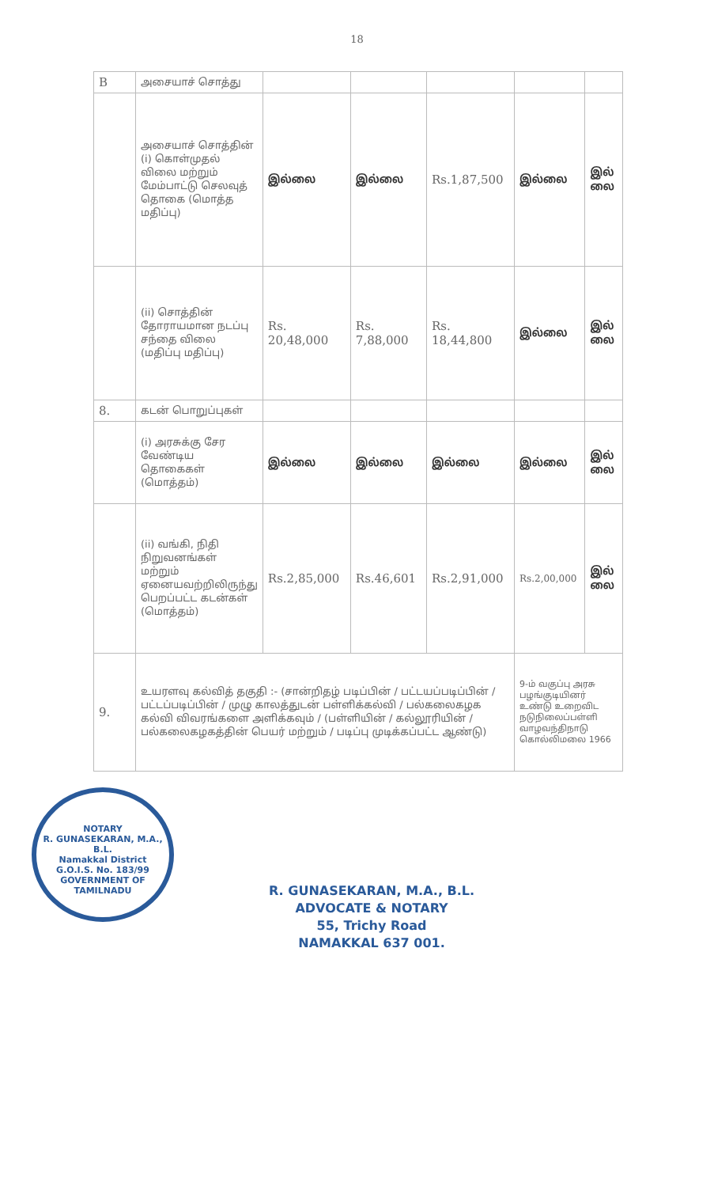18
| B | அசையாச் சொத்து | | | | | |
| | அசையாச் சொத்தின் (i) கொள்முதல் விலை மற்றும் மேம்பாட்டு செலவுத் தொகை (மொத்த மதிப்பு) | இல்லை | இல்லை | Rs.1,87,500 | இல்லை | இல் லை |
| | (ii) சொத்தின் தோராயமான நடப்பு சந்தை விலை (மதிப்பு மதிப்பு) | Rs. 20,48,000 | Rs. 7,88,000 | Rs. 18,44,800 | இல்லை | இல் லை |
| 8. | கடன் பொறுப்புகள் | | | | | |
| | (i) அரசுக்கு சேர வேண்டிய தொகைகள் (மொத்தம்) | இல்லை | இல்லை | இல்லை | இல்லை | இல் லை |
| | (ii) வங்கி, நிதி நிறுவனங்கள் மற்றும் ஏனையவற்றிலிருந்து பெறப்பட்ட கடன்கள் (மொத்தம்) | Rs.2,85,000 | Rs.46,601 | Rs.2,91,000 | Rs.2,00,000 | இல் லை |
| 9. | உயரளவு கல்வித் தகுதி :- (சான்றிதழ் படிப்பின் / பட்டயப்படிப்பின் / பட்டப்படிப்பின் / முழு காலத்துடன் பள்ளிக்கல்வி / பல்கலைகழக கல்வி விவரங்களை அளிக்கவும் / (பள்ளியின் / கல்லூரியின் / பல்கலைகழகத்தின் பெயர் மற்றும் / படிப்பு முடிக்கப்பட்ட ஆண்டு) | | | | 9-ம் வகுப்பு அரசு பழங்குடியினர் உண்டு உறைவிட நடுநிலைப்பள்ளி வாழவந்திநாடு கொல்லிமலை 1966 | |
NOTARY
R. GUNASEKARAN, M.A., B.L.
Namakkal District
G.O.I.S. No. 183/99
GOVERNMENT OF TAMILNADU
R. GUNASEKARAN, M.A., B.L.
ADVOCATE & NOTARY
55, Trichy Road
NAMAKKAL 637 001.